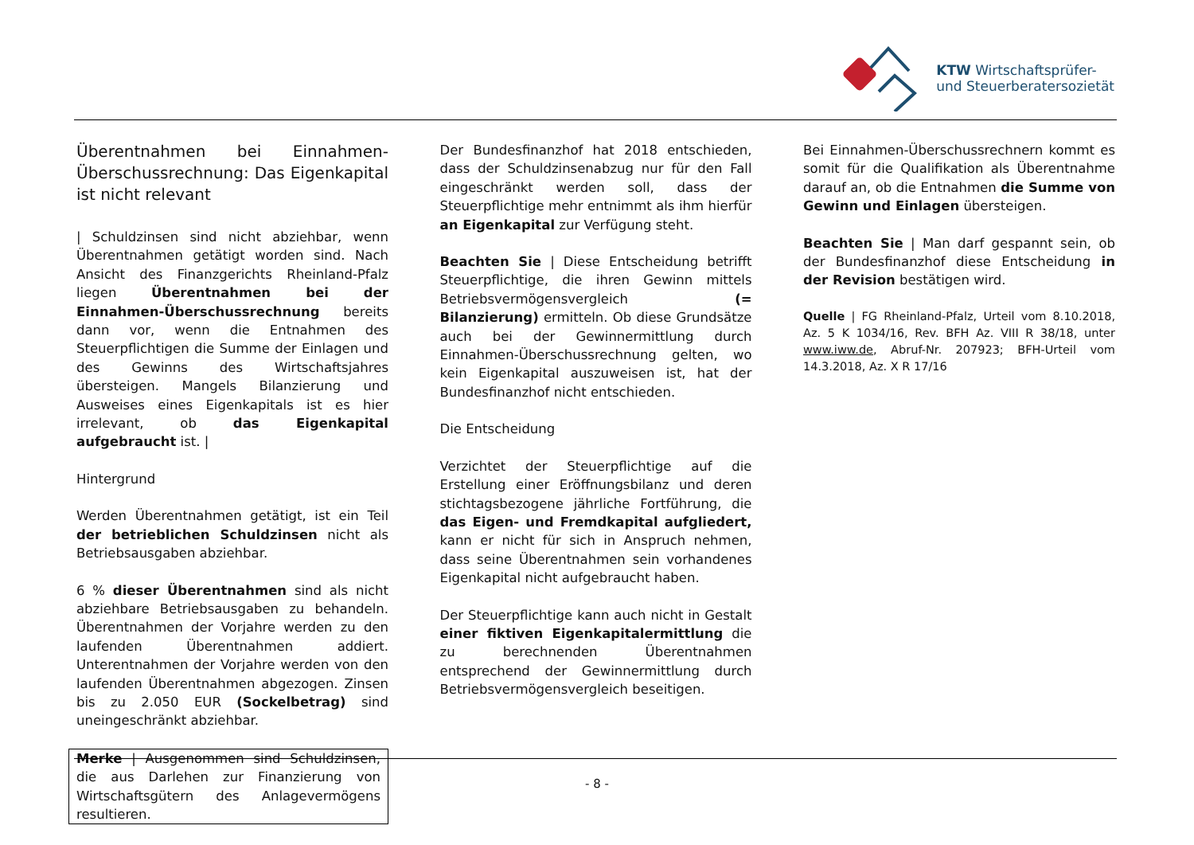KTW Wirtschaftsprüfer-
und Steuerberatersozietät
Überentnahmen bei Einnahmen-Überschussrechnung: Das Eigenkapital ist nicht relevant
| Schuldzinsen sind nicht abziehbar, wenn Überentnahmen getätigt worden sind. Nach Ansicht des Finanzgerichts Rheinland-Pfalz liegen Überentnahmen bei der Einnahmen-Überschussrechnung bereits dann vor, wenn die Entnahmen des Steuerpflichtigen die Summe der Einlagen und des Gewinns des Wirtschaftsjahres übersteigen. Mangels Bilanzierung und Ausweises eines Eigenkapitals ist es hier irrelevant, ob das Eigenkapital aufgebraucht ist. |
Hintergrund
Werden Überentnahmen getätigt, ist ein Teil der betrieblichen Schuldzinsen nicht als Betriebsausgaben abziehbar.
6 % dieser Überentnahmen sind als nicht abziehbare Betriebsausgaben zu behandeln. Überentnahmen der Vorjahre werden zu den laufenden Überentnahmen addiert. Unterentnahmen der Vorjahre werden von den laufenden Überentnahmen abgezogen. Zinsen bis zu 2.050 EUR (Sockelbetrag) sind uneingeschränkt abziehbar.
Merke | Ausgenommen sind Schuldzinsen, die aus Darlehen zur Finanzierung von Wirtschaftsgütern des Anlagevermögens resultieren.
Der Bundesfinanzhof hat 2018 entschieden, dass der Schuldzinsenabzug nur für den Fall eingeschränkt werden soll, dass der Steuerpflichtige mehr entnimmt als ihm hierfür an Eigenkapital zur Verfügung steht.
Beachten Sie | Diese Entscheidung betrifft Steuerpflichtige, die ihren Gewinn mittels Betriebsvermögensvergleich (= Bilanzierung) ermitteln. Ob diese Grundsätze auch bei der Gewinnermittlung durch Einnahmen-Überschussrechnung gelten, wo kein Eigenkapital auszuweisen ist, hat der Bundesfinanzhof nicht entschieden.
Die Entscheidung
Verzichtet der Steuerpflichtige auf die Erstellung einer Eröffnungsbilanz und deren stichtagsbezogene jährliche Fortführung, die das Eigen- und Fremdkapital aufgliedert, kann er nicht für sich in Anspruch nehmen, dass seine Überentnahmen sein vorhandenes Eigenkapital nicht aufgebraucht haben.
Der Steuerpflichtige kann auch nicht in Gestalt einer fiktiven Eigenkapitalermittlung die zu berechnenden Überentnahmen entsprechend der Gewinnermittlung durch Betriebsvermögensvergleich beseitigen.
Bei Einnahmen-Überschussrechnern kommt es somit für die Qualifikation als Überentnahme darauf an, ob die Entnahmen die Summe von Gewinn und Einlagen übersteigen.
Beachten Sie | Man darf gespannt sein, ob der Bundesfinanzhof diese Entscheidung in der Revision bestätigen wird.
Quelle | FG Rheinland-Pfalz, Urteil vom 8.10.2018, Az. 5 K 1034/16, Rev. BFH Az. VIII R 38/18, unter www.iww.de, Abruf-Nr. 207923; BFH-Urteil vom 14.3.2018, Az. X R 17/16
- 8 -